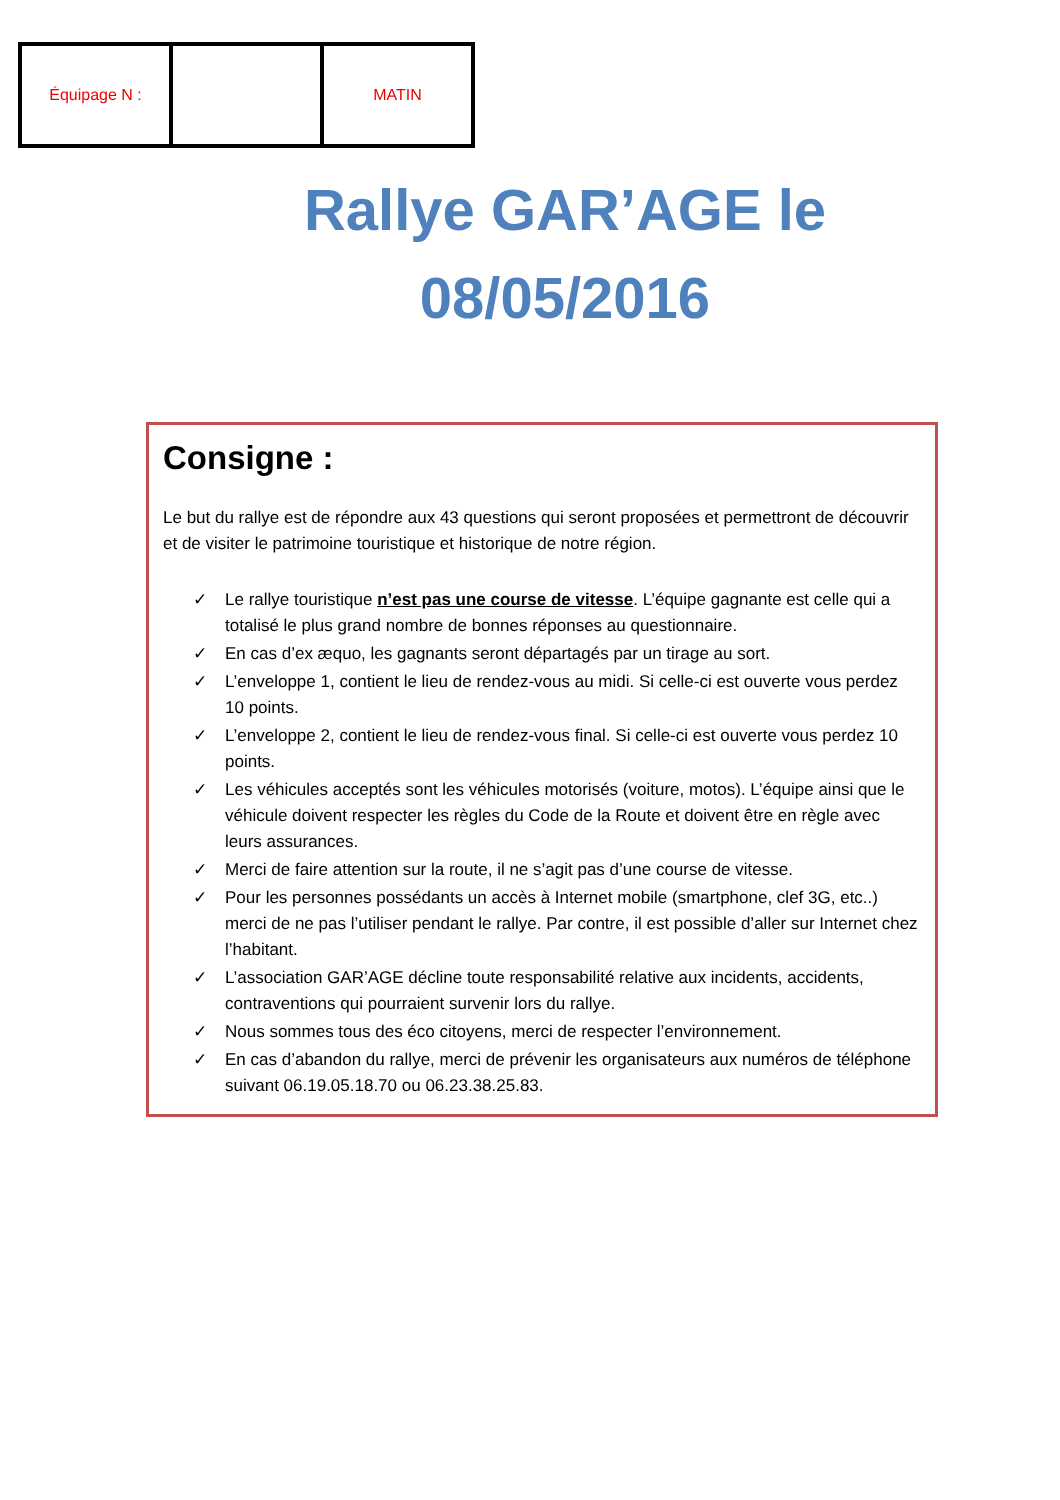| Équipage N : | | MATIN |
Rallye GAR’AGE le
08/05/2016
Consigne :
Le but du rallye est de répondre aux 43 questions qui seront proposées et permettront de découvrir et de visiter le patrimoine touristique et historique de notre région.
✓ Le rallye touristique n’est pas une course de vitesse. L’équipe gagnante est celle qui a totalisé le plus grand nombre de bonnes réponses au questionnaire.
✓ En cas d’ex æquo, les gagnants seront départagés par un tirage au sort.
✓ L’enveloppe 1, contient le lieu de rendez-vous au midi. Si celle-ci est ouverte vous perdez 10 points.
✓ L’enveloppe 2, contient le lieu de rendez-vous final. Si celle-ci est ouverte vous perdez 10 points.
✓ Les véhicules acceptés sont les véhicules motorisés (voiture, motos). L’équipe ainsi que le véhicule doivent respecter les règles du Code de la Route et doivent être en règle avec leurs assurances.
✓ Merci de faire attention sur la route, il ne s’agit pas d’une course de vitesse.
✓ Pour les personnes possédants un accès à Internet mobile (smartphone, clef 3G, etc..) merci de ne pas l’utiliser pendant le rallye. Par contre, il est possible d’aller sur Internet chez l’habitant.
✓ L’association GAR’AGE décline toute responsabilité relative aux incidents, accidents, contraventions qui pourraient survenir lors du rallye.
✓ Nous sommes tous des éco citoyens, merci de respecter l’environnement.
✓ En cas d’abandon du rallye, merci de prévenir les organisateurs aux numéros de téléphone suivant 06.19.05.18.70 ou 06.23.38.25.83.